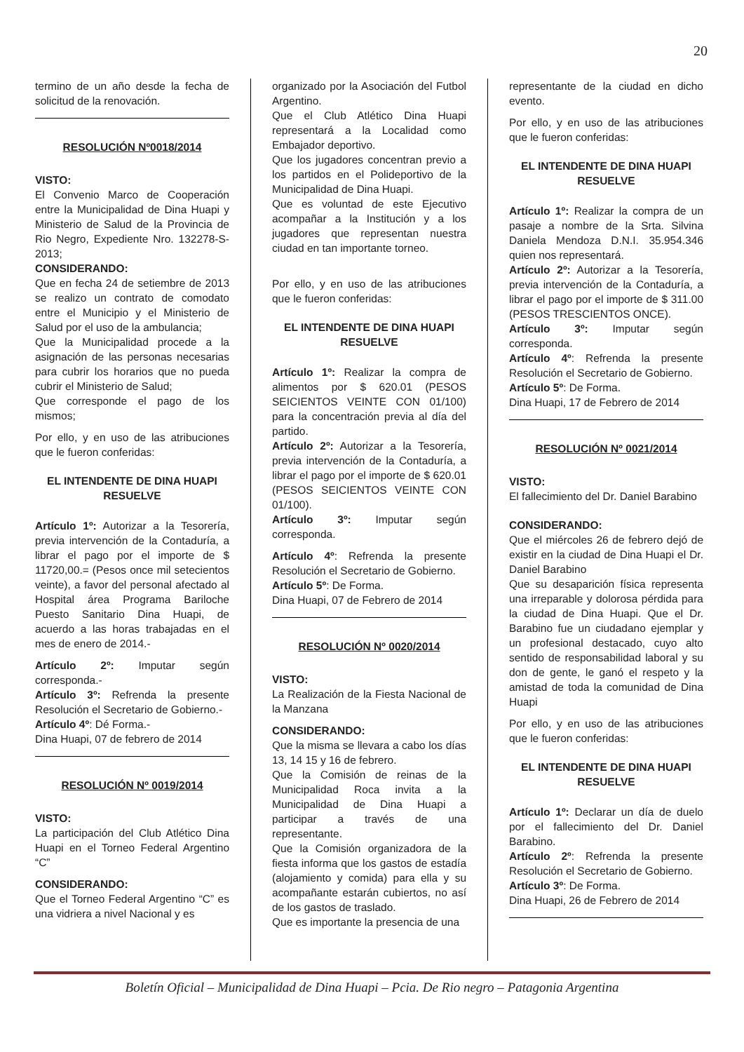20
termino de un año desde la fecha de solicitud de la renovación.
RESOLUCIÓN Nº0018/2014
VISTO:
El Convenio Marco de Cooperación entre la Municipalidad de Dina Huapi y Ministerio de Salud de la Provincia de Rio Negro, Expediente Nro. 132278-S-2013;
CONSIDERANDO:
Que en fecha 24 de setiembre de 2013 se realizo un contrato de comodato entre el Municipio y el Ministerio de Salud por el uso de la ambulancia;
Que la Municipalidad procede a la asignación de las personas necesarias para cubrir los horarios que no pueda cubrir el Ministerio de Salud;
Que corresponde el pago de los mismos;
Por ello, y en uso de las atribuciones que le fueron conferidas:
EL INTENDENTE DE DINA HUAPI
RESUELVE
Artículo 1º: Autorizar a la Tesorería, previa intervención de la Contaduría, a librar el pago por el importe de $ 11720,00.= (Pesos once mil setecientos veinte), a favor del personal afectado al Hospital área Programa Bariloche Puesto Sanitario Dina Huapi, de acuerdo a las horas trabajadas en el mes de enero de 2014.-
Artículo 2º: Imputar según corresponda.-
Artículo 3º: Refrenda la presente Resolución el Secretario de Gobierno.-
Artículo 4º: Dé Forma.-
Dina Huapi, 07 de febrero de 2014
RESOLUCIÓN Nº 0019/2014
VISTO:
La participación del Club Atlético Dina Huapi en el Torneo Federal Argentino “C”
CONSIDERANDO:
Que el Torneo Federal Argentino “C” es una vidriera a nivel Nacional y es
organizado por la Asociación del Futbol Argentino.
Que el Club Atlético Dina Huapi representará a la Localidad como Embajador deportivo.
Que los jugadores concentran previo a los partidos en el Polideportivo de la Municipalidad de Dina Huapi.
Que es voluntad de este Ejecutivo acompañar a la Institución y a los jugadores que representan nuestra ciudad en tan importante torneo.
Por ello, y en uso de las atribuciones que le fueron conferidas:
EL INTENDENTE DE DINA HUAPI
RESUELVE
Artículo 1º: Realizar la compra de alimentos por $ 620.01 (PESOS SEICIENTOS VEINTE CON 01/100) para la concentración previa al día del partido.
Artículo 2º: Autorizar a la Tesorería, previa intervención de la Contaduría, a librar el pago por el importe de $ 620.01 (PESOS SEICIENTOS VEINTE CON 01/100).
Artículo 3º: Imputar según corresponda.
Artículo 4º: Refrenda la presente Resolución el Secretario de Gobierno.
Artículo 5º: De Forma.
Dina Huapi, 07 de Febrero de 2014
RESOLUCIÓN Nº 0020/2014
VISTO:
La Realización de la Fiesta Nacional de la Manzana
CONSIDERANDO:
Que la misma se llevara a cabo los días 13, 14 15 y 16 de febrero.
Que la Comisión de reinas de la Municipalidad Roca invita a la Municipalidad de Dina Huapi a participar a través de una representante.
Que la Comisión organizadora de la fiesta informa que los gastos de estadía (alojamiento y comida) para ella y su acompañante estarán cubiertos, no así de los gastos de traslado.
Que es importante la presencia de una
representante de la ciudad en dicho evento.
Por ello, y en uso de las atribuciones que le fueron conferidas:
EL INTENDENTE DE DINA HUAPI
RESUELVE
Artículo 1º: Realizar la compra de un pasaje a nombre de la Srta. Silvina Daniela Mendoza D.N.I. 35.954.346 quien nos representará.
Artículo 2º: Autorizar a la Tesorería, previa intervención de la Contaduría, a librar el pago por el importe de $ 311.00 (PESOS TRESCIENTOS ONCE).
Artículo 3º: Imputar según corresponda.
Artículo 4º: Refrenda la presente Resolución el Secretario de Gobierno.
Artículo 5º: De Forma.
Dina Huapi, 17 de Febrero de 2014
RESOLUCIÓN Nº 0021/2014
VISTO:
El fallecimiento del Dr. Daniel Barabino
CONSIDERANDO:
Que el miércoles 26 de febrero dejó de existir en la ciudad de Dina Huapi el Dr. Daniel Barabino
Que su desaparición física representa una irreparable y dolorosa pérdida para la ciudad de Dina Huapi. Que el Dr. Barabino fue un ciudadano ejemplar y un profesional destacado, cuyo alto sentido de responsabilidad laboral y su don de gente, le ganó el respeto y la amistad de toda la comunidad de Dina Huapi
Por ello, y en uso de las atribuciones que le fueron conferidas:
EL INTENDENTE DE DINA HUAPI
RESUELVE
Artículo 1º: Declarar un día de duelo por el fallecimiento del Dr. Daniel Barabino.
Artículo 2º: Refrenda la presente Resolución el Secretario de Gobierno.
Artículo 3º: De Forma.
Dina Huapi, 26 de Febrero de 2014
Boletín Oficial – Municipalidad de Dina Huapi – Pcia. De Rio negro – Patagonia Argentina